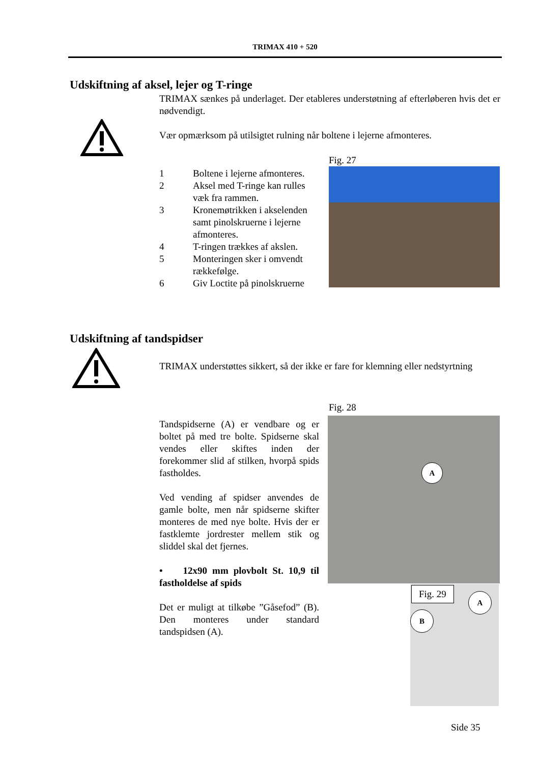TRIMAX 410 + 520
Udskiftning af aksel, lejer og T-ringe
TRIMAX sænkes på underlaget. Der etableres understøtning af efterløberen hvis det er nødvendigt.
Vær opmærksom på utilsigtet rulning når boltene i lejerne afmonteres.
Fig. 27
1 Boltene i lejerne afmonteres.
2 Aksel med T-ringe kan rulles væk fra rammen.
3 Kronemøtrikken i akselenden samt pinolskruerne i lejerne afmonteres.
4 T-ringen trækkes af akslen.
5 Monteringen sker i omvendt rækkefølge.
6 Giv Loctite på pinolskruerne
Udskiftning af tandspidser
TRIMAX understøttes sikkert, så der ikke er fare for klemning eller nedstyrtning
Fig. 28
A
Tandspidserne (A) er vendbare og er boltet på med tre bolte. Spidserne skal vendes eller skiftes inden der forekommer slid af stilken, hvorpå spids fastholdes.
Ved vending af spidser anvendes de gamle bolte, men når spidserne skifter monteres de med nye bolte. Hvis der er fastklemte jordrester mellem stik og sliddel skal det fjernes.
• 12x90 mm plovbolt St. 10,9 til fastholdelse af spids
Det er muligt at tilkøbe ”Gåsefod” (B). Den monteres under standard tandspidsen (A).
Fig. 29 A
B
Side 35